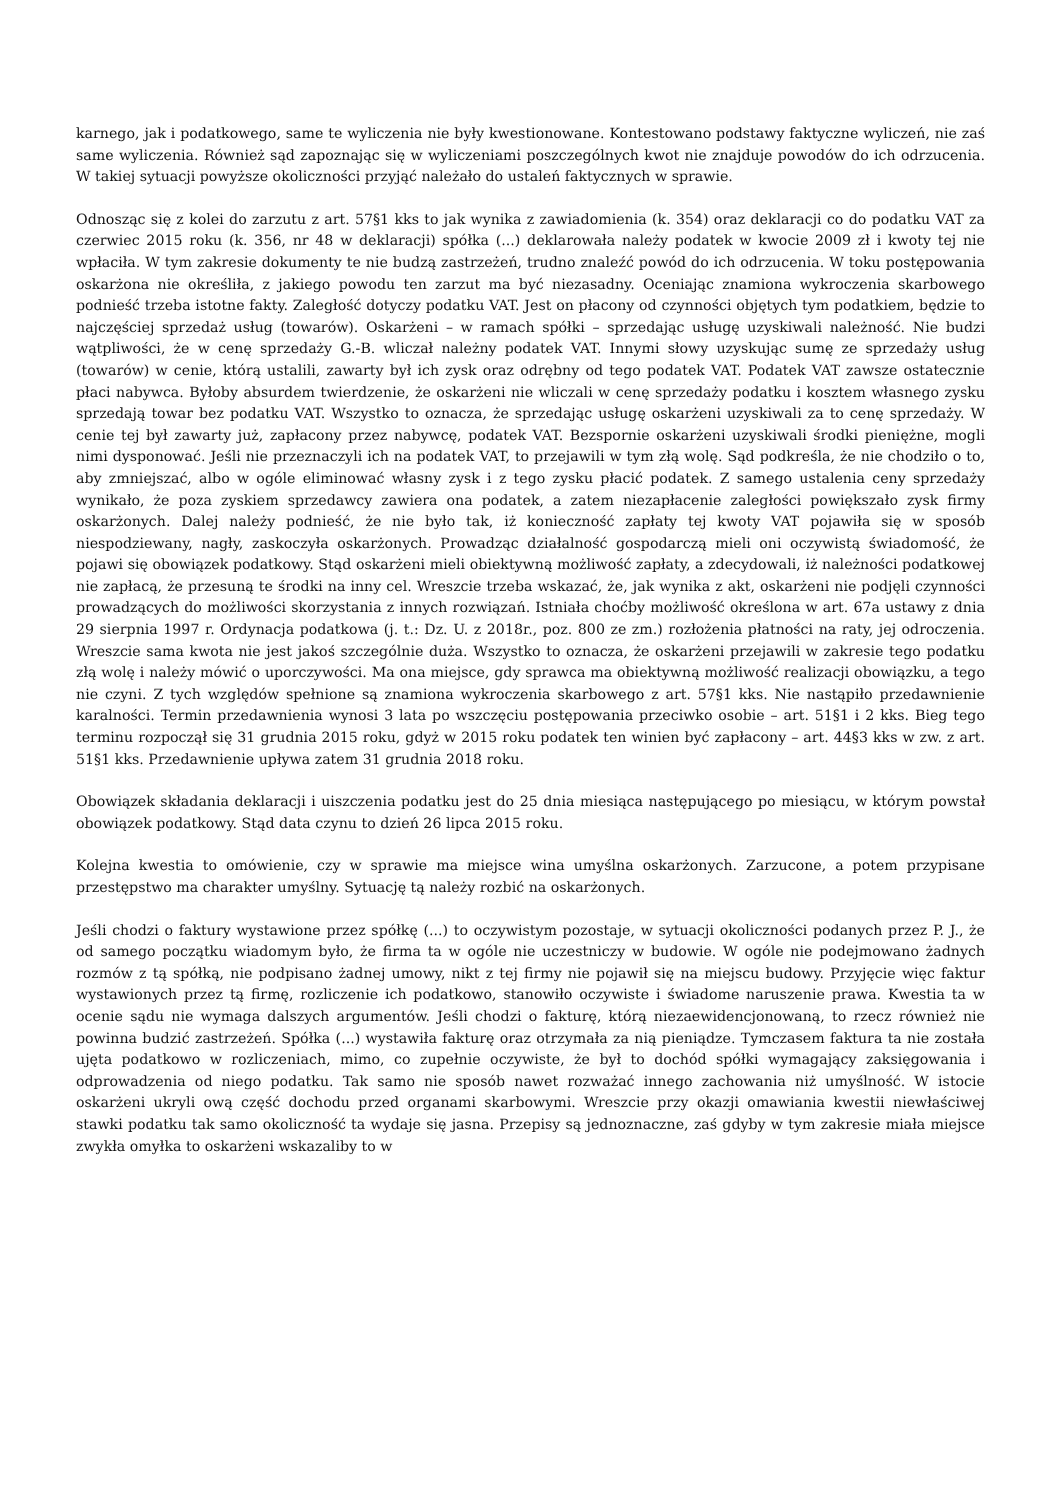karnego, jak i podatkowego, same te wyliczenia nie były kwestionowane. Kontestowano podstawy faktyczne wyliczeń, nie zaś same wyliczenia. Również sąd zapoznając się w wyliczeniami poszczególnych kwot nie znajduje powodów do ich odrzucenia. W takiej sytuacji powyższe okoliczności przyjąć należało do ustaleń faktycznych w sprawie.
Odnosząc się z kolei do zarzutu z art. 57§1 kks to jak wynika z zawiadomienia (k. 354) oraz deklaracji co do podatku VAT za czerwiec 2015 roku (k. 356, nr 48 w deklaracji) spółka (...) deklarowała należy podatek w kwocie 2009 zł i kwoty tej nie wpłaciła. W tym zakresie dokumenty te nie budzą zastrzeżeń, trudno znaleźć powód do ich odrzucenia. W toku postępowania oskarżona nie określiła, z jakiego powodu ten zarzut ma być niezasadny. Oceniając znamiona wykroczenia skarbowego podnieść trzeba istotne fakty. Zaległość dotyczy podatku VAT. Jest on płacony od czynności objętych tym podatkiem, będzie to najczęściej sprzedaż usług (towarów). Oskarżeni – w ramach spółki – sprzedając usługę uzyskiwali należność. Nie budzi wątpliwości, że w cenę sprzedaży G.-B. wliczał należny podatek VAT. Innymi słowy uzyskując sumę ze sprzedaży usług (towarów) w cenie, którą ustalili, zawarty był ich zysk oraz odrębny od tego podatek VAT. Podatek VAT zawsze ostatecznie płaci nabywca. Byłoby absurdem twierdzenie, że oskarżeni nie wliczali w cenę sprzedaży podatku i kosztem własnego zysku sprzedają towar bez podatku VAT. Wszystko to oznacza, że sprzedając usługę oskarżeni uzyskiwali za to cenę sprzedaży. W cenie tej był zawarty już, zapłacony przez nabywcę, podatek VAT. Bezspornie oskarżeni uzyskiwali środki pieniężne, mogli nimi dysponować. Jeśli nie przeznaczyli ich na podatek VAT, to przejawili w tym złą wolę. Sąd podkreśla, że nie chodziło o to, aby zmniejszać, albo w ogóle eliminować własny zysk i z tego zysku płacić podatek. Z samego ustalenia ceny sprzedaży wynikało, że poza zyskiem sprzedawcy zawiera ona podatek, a zatem niezapłacenie zaległości powiększało zysk firmy oskarżonych. Dalej należy podnieść, że nie było tak, iż konieczność zapłaty tej kwoty VAT pojawiła się w sposób niespodziewany, nagły, zaskoczyła oskarżonych. Prowadząc działalność gospodarczą mieli oni oczywistą świadomość, że pojawi się obowiązek podatkowy. Stąd oskarżeni mieli obiektywną możliwość zapłaty, a zdecydowali, iż należności podatkowej nie zapłacą, że przesuną te środki na inny cel. Wreszcie trzeba wskazać, że, jak wynika z akt, oskarżeni nie podjęli czynności prowadzących do możliwości skorzystania z innych rozwiązań. Istniała choćby możliwość określona w art. 67a ustawy z dnia 29 sierpnia 1997 r. Ordynacja podatkowa (j. t.: Dz. U. z 2018r., poz. 800 ze zm.) rozłożenia płatności na raty, jej odroczenia. Wreszcie sama kwota nie jest jakoś szczególnie duża. Wszystko to oznacza, że oskarżeni przejawili w zakresie tego podatku złą wolę i należy mówić o uporczywości. Ma ona miejsce, gdy sprawca ma obiektywną możliwość realizacji obowiązku, a tego nie czyni. Z tych względów spełnione są znamiona wykroczenia skarbowego z art. 57§1 kks. Nie nastąpiło przedawnienie karalności. Termin przedawnienia wynosi 3 lata po wszczęciu postępowania przeciwko osobie – art. 51§1 i 2 kks. Bieg tego terminu rozpoczął się 31 grudnia 2015 roku, gdyż w 2015 roku podatek ten winien być zapłacony – art. 44§3 kks w zw. z art. 51§1 kks. Przedawnienie upływa zatem 31 grudnia 2018 roku.
Obowiązek składania deklaracji i uiszczenia podatku jest do 25 dnia miesiąca następującego po miesiącu, w którym powstał obowiązek podatkowy. Stąd data czynu to dzień 26 lipca 2015 roku.
Kolejna kwestia to omówienie, czy w sprawie ma miejsce wina umyślna oskarżonych. Zarzucone, a potem przypisane przestępstwo ma charakter umyślny. Sytuację tą należy rozbić na oskarżonych.
Jeśli chodzi o faktury wystawione przez spółkę (...) to oczywistym pozostaje, w sytuacji okoliczności podanych przez P. J., że od samego początku wiadomym było, że firma ta w ogóle nie uczestniczy w budowie. W ogóle nie podejmowano żadnych rozmów z tą spółką, nie podpisano żadnej umowy, nikt z tej firmy nie pojawił się na miejscu budowy. Przyjęcie więc faktur wystawionych przez tą firmę, rozliczenie ich podatkowo, stanowiło oczywiste i świadome naruszenie prawa. Kwestia ta w ocenie sądu nie wymaga dalszych argumentów. Jeśli chodzi o fakturę, którą niezaewidencjonowaną, to rzecz również nie powinna budzić zastrzeżeń. Spółka (...) wystawiła fakturę oraz otrzymała za nią pieniądze. Tymczasem faktura ta nie została ujęta podatkowo w rozliczeniach, mimo, co zupełnie oczywiste, że był to dochód spółki wymagający zaksięgowania i odprowadzenia od niego podatku. Tak samo nie sposób nawet rozważać innego zachowania niż umyślność. W istocie oskarżeni ukryli ową część dochodu przed organami skarbowymi. Wreszcie przy okazji omawiania kwestii niewłaściwej stawki podatku tak samo okoliczność ta wydaje się jasna. Przepisy są jednoznaczne, zaś gdyby w tym zakresie miała miejsce zwykła omyłka to oskarżeni wskazaliby to w